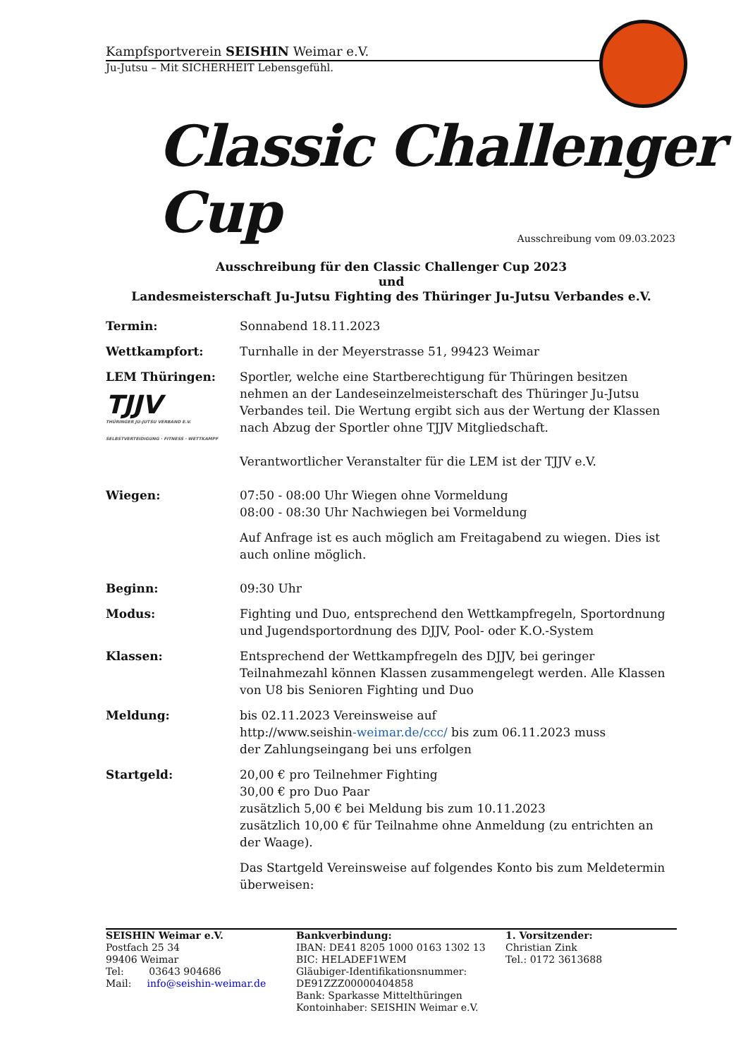Kampfsportverein SEISHIN Weimar e.V.
Ju-Jutsu – Mit SICHERHEIT Lebensgefühl.
Classic Challenger Cup
Ausschreibung vom 09.03.2023
Ausschreibung für den Classic Challenger Cup 2023
und
Landesmeisterschaft Ju-Jutsu Fighting des Thüringer Ju-Jutsu Verbandes e.V.
Termin: Sonnabend 18.11.2023
Wettkampfort: Turnhalle in der Meyerstrasse 51, 99423 Weimar
LEM Thüringen:
TJJV
THÜRINGER JU-JUTSU VERBAND E.V.
SELBSTVERTEIDIGUNG · FITNESS · WETTKAMPF
Sportler, welche eine Startberechtigung für Thüringen besitzen nehmen an der Landeseinzelmeisterschaft des Thüringer Ju-Jutsu Verbandes teil. Die Wertung ergibt sich aus der Wertung der Klassen nach Abzug der Sportler ohne TJJV Mitgliedschaft.
Verantwortlicher Veranstalter für die LEM ist der TJJV e.V.
Wiegen: 07:50 - 08:00 Uhr Wiegen ohne Vormeldung
08:00 - 08:30 Uhr Nachwiegen bei Vormeldung
Auf Anfrage ist es auch möglich am Freitagabend zu wiegen. Dies ist auch online möglich.
Beginn: 09:30 Uhr
Modus: Fighting und Duo, entsprechend den Wettkampfregeln, Sportordnung und Jugendsportordnung des DJJV, Pool- oder K.O.-System
Klassen: Entsprechend der Wettkampfregeln des DJJV, bei geringer Teilnahmezahl können Klassen zusammengelegt werden. Alle Klassen von U8 bis Senioren Fighting und Duo
Meldung: bis 02.11.2023 Vereinsweise auf
http://www.seishin-weimar.de/ccc/ bis zum 06.11.2023 muss
der Zahlungseingang bei uns erfolgen
Startgeld: 20,00 € pro Teilnehmer Fighting
30,00 € pro Duo Paar
zusätzlich 5,00 € bei Meldung bis zum 10.11.2023
zusätzlich 10,00 € für Teilnahme ohne Anmeldung (zu entrichten an der Waage).
Das Startgeld Vereinsweise auf folgendes Konto bis zum Meldetermin überweisen:
SEISHIN Weimar e.V.
Postfach 25 34
99406 Weimar
Tel: 03643 904686
Mail: info@seishin-weimar.de
Bankverbindung:
IBAN: DE41 8205 1000 0163 1302 13
BIC: HELADEF1WEM
Gläubiger-Identifikationsnummer:
DE91ZZZ00000404858
Bank: Sparkasse Mittelthüringen
Kontoinhaber: SEISHIN Weimar e.V.
1. Vorsitzender:
Christian Zink
Tel.: 0172 3613688